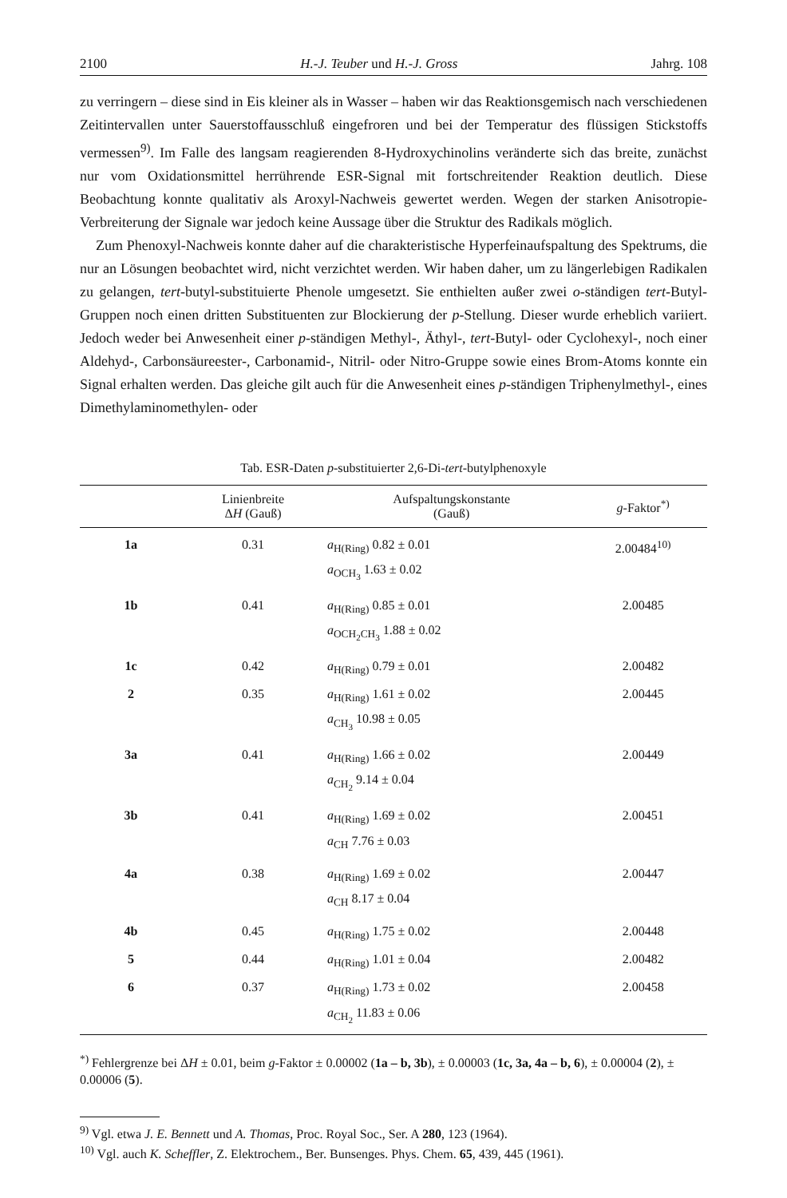2100 H.-J. Teuber und H.-J. Gross Jahrg. 108
zu verringern – diese sind in Eis kleiner als in Wasser – haben wir das Reaktionsgemisch nach verschiedenen Zeitintervallen unter Sauerstoffausschluß eingefroren und bei der Temperatur des flüssigen Stickstoffs vermessen<sup>9)</sup>. Im Falle des langsam reagierenden 8-Hydroxychinolins veränderte sich das breite, zunächst nur vom Oxidationsmittel herrührende ESR-Signal mit fortschreitender Reaktion deutlich. Diese Beobachtung konnte qualitativ als Aroxyl-Nachweis gewertet werden. Wegen der starken Anisotropie-Verbreiterung der Signale war jedoch keine Aussage über die Struktur des Radikals möglich.
Zum Phenoxyl-Nachweis konnte daher auf die charakteristische Hyperfeinaufspaltung des Spektrums, die nur an Lösungen beobachtet wird, nicht verzichtet werden. Wir haben daher, um zu längerlebigen Radikalen zu gelangen, tert-butyl-substituierte Phenole umgesetzt. Sie enthielten außer zwei o-ständigen tert-Butyl-Gruppen noch einen dritten Substituenten zur Blockierung der p-Stellung. Dieser wurde erheblich variiert. Jedoch weder bei Anwesenheit einer p-ständigen Methyl-, Äthyl-, tert-Butyl- oder Cyclohexyl-, noch einer Aldehyd-, Carbonsäureester-, Carbonamid-, Nitril- oder Nitro-Gruppe sowie eines Brom-Atoms konnte ein Signal erhalten werden. Das gleiche gilt auch für die Anwesenheit eines p-ständigen Triphenylmethyl-, eines Dimethylaminomethylen- oder
Tab. ESR-Daten p-substituierter 2,6-Di-tert-butylphenoxyle
| | Linienbreite Δ H (Gauß) | Aufspaltungskonstante (Gauß) | g -Faktor<sup>*)</sup> |
| --- | --- | --- | --- |
| 1a | 0.31 | a<sub>H(Ring)</sub> 0.82 ± 0.01 a<sub>OCH<sub>3</sub></sub> 1.63 ± 0.02 | 2.00484<sup>10)</sup> |
| 1b | 0.41 | a<sub>H(Ring)</sub> 0.85 ± 0.01 a<sub>OCH<sub>2</sub>CH<sub>3</sub></sub> 1.88 ± 0.02 | 2.00485 |
| 1c | 0.42 | a<sub>H(Ring)</sub> 0.79 ± 0.01 | 2.00482 |
| 2 | 0.35 | a<sub>H(Ring)</sub> 1.61 ± 0.02 a<sub>CH<sub>3</sub></sub> 10.98 ± 0.05 | 2.00445 |
| 3a | 0.41 | a<sub>H(Ring)</sub> 1.66 ± 0.02 a<sub>CH<sub>2</sub></sub> 9.14 ± 0.04 | 2.00449 |
| 3b | 0.41 | a<sub>H(Ring)</sub> 1.69 ± 0.02 a<sub>CH</sub> 7.76 ± 0.03 | 2.00451 |
| 4a | 0.38 | a<sub>H(Ring)</sub> 1.69 ± 0.02 a<sub>CH</sub> 8.17 ± 0.04 | 2.00447 |
| 4b | 0.45 | a<sub>H(Ring)</sub> 1.75 ± 0.02 | 2.00448 |
| 5 | 0.44 | a<sub>H(Ring)</sub> 1.01 ± 0.04 | 2.00482 |
| 6 | 0.37 | a<sub>H(Ring)</sub> 1.73 ± 0.02 a<sub>CH<sub>2</sub></sub> 11.83 ± 0.06 | 2.00458 |
<sup>*)</sup> Fehlergrenze bei ΔH ± 0.01, beim g-Faktor ± 0.00002 (1a – b, 3b), ± 0.00003 (1c, 3a, 4a – b, 6), ± 0.00004 (2), ± 0.00006 (5).
<sup>9)</sup> Vgl. etwa J. E. Bennett und A. Thomas, Proc. Royal Soc., Ser. A 280, 123 (1964).
<sup>10)</sup> Vgl. auch K. Scheffler, Z. Elektrochem., Ber. Bunsenges. Phys. Chem. 65, 439, 445 (1961).